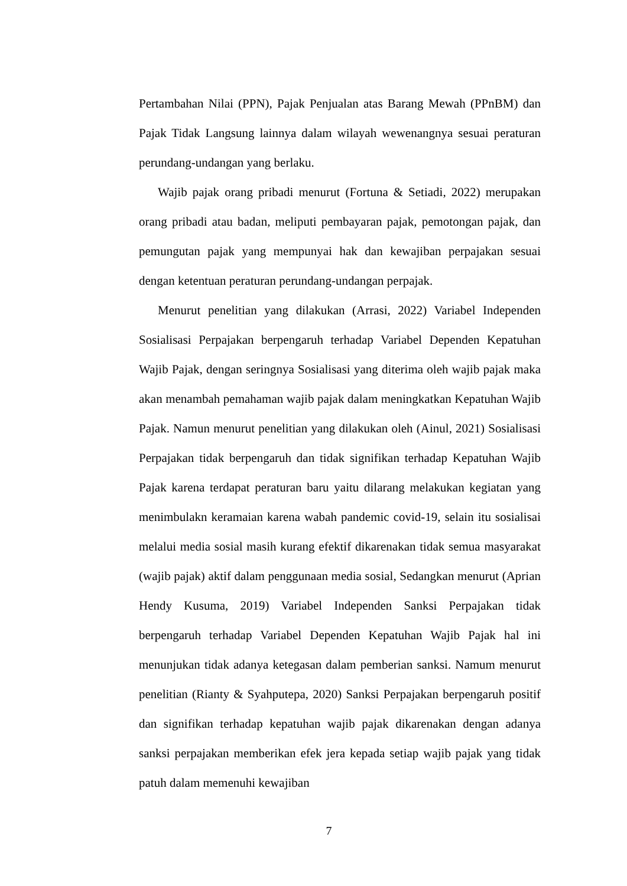Pertambahan Nilai (PPN), Pajak Penjualan atas Barang Mewah (PPnBM) dan Pajak Tidak Langsung lainnya dalam wilayah wewenangnya sesuai peraturan perundang-undangan yang berlaku.
Wajib pajak orang pribadi menurut (Fortuna & Setiadi, 2022) merupakan orang pribadi atau badan, meliputi pembayaran pajak, pemotongan pajak, dan pemungutan pajak yang mempunyai hak dan kewajiban perpajakan sesuai dengan ketentuan peraturan perundang-undangan perpajak.
Menurut penelitian yang dilakukan (Arrasi, 2022) Variabel Independen Sosialisasi Perpajakan berpengaruh terhadap Variabel Dependen Kepatuhan Wajib Pajak, dengan seringnya Sosialisasi yang diterima oleh wajib pajak maka akan menambah pemahaman wajib pajak dalam meningkatkan Kepatuhan Wajib Pajak. Namun menurut penelitian yang dilakukan oleh (Ainul, 2021) Sosialisasi Perpajakan tidak berpengaruh dan tidak signifikan terhadap Kepatuhan Wajib Pajak karena terdapat peraturan baru yaitu dilarang melakukan kegiatan yang menimbulakn keramaian karena wabah pandemic covid-19, selain itu sosialisai melalui media sosial masih kurang efektif dikarenakan tidak semua masyarakat (wajib pajak) aktif dalam penggunaan media sosial, Sedangkan menurut (Aprian Hendy Kusuma, 2019) Variabel Independen Sanksi Perpajakan tidak berpengaruh terhadap Variabel Dependen Kepatuhan Wajib Pajak hal ini menunjukan tidak adanya ketegasan dalam pemberian sanksi. Namum menurut penelitian (Rianty & Syahputepa, 2020) Sanksi Perpajakan berpengaruh positif dan signifikan terhadap kepatuhan wajib pajak dikarenakan dengan adanya sanksi perpajakan memberikan efek jera kepada setiap wajib pajak yang tidak patuh dalam memenuhi kewajiban
7